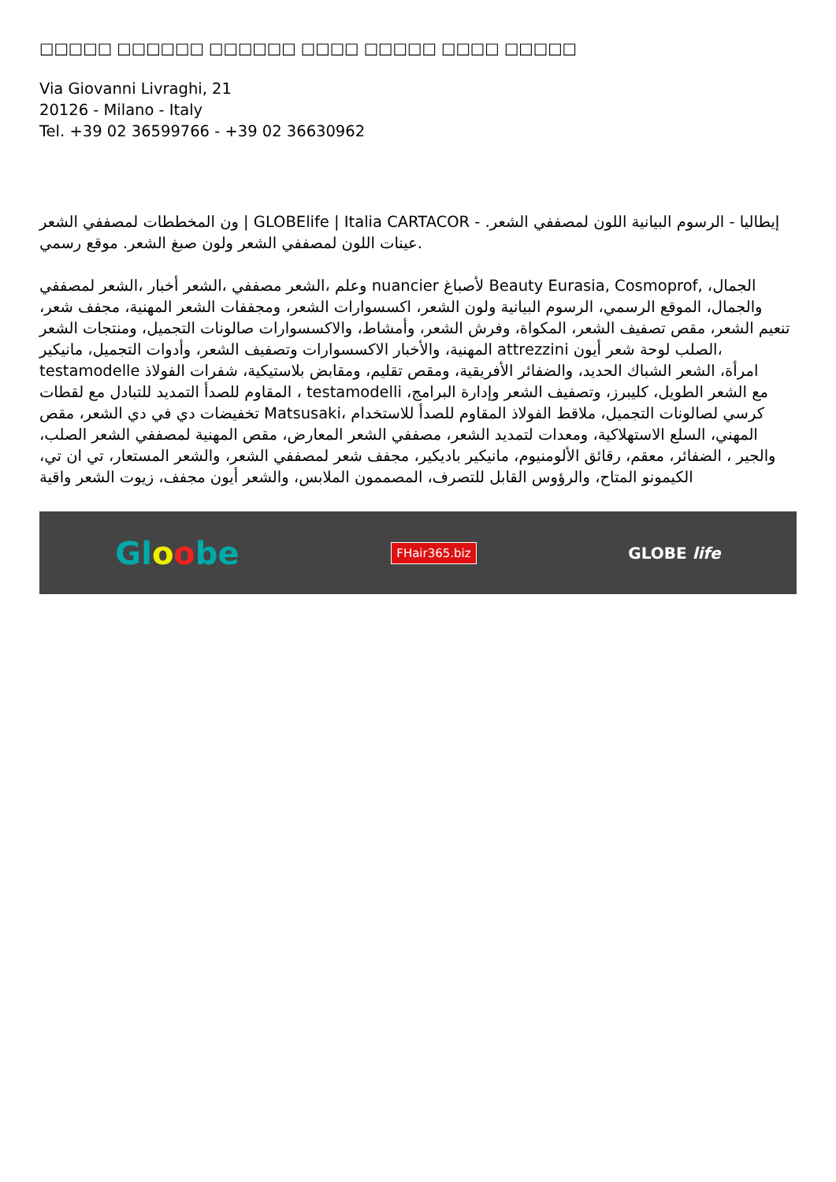□□□□□ □□□□□□ □□□□□□ □□□□ □□□□□ □□□□ □□□□□
Via Giovanni Livraghi, 21
20126 - Milano - Italy
Tel. +39 02 36599766 - +39 02 36630962
ون المخططات لمصففي الشعر | GLOBElife | Italia CARTACOR - إيطاليا - الرسوم البيانية اللون لمصففي الشعر. عينات اللون لمصففي الشعر ولون صبغ الشعر. موقع رسمي.
وعلم ،الشعر مصففي ،الشعر أخبار ،الشعر لمصففي nuancier لأصباغ Beauty Eurasia, Cosmoprof, الجمال، والجمال، الموقع الرسمي، الرسوم البيانية ولون الشعر، اكسسوارات الشعر، ومجففات الشعر المهنية، مجفف شعر، تنعيم الشعر، مقص تصفيف الشعر، المكواة، وفرش الشعر، وأمشاط، والاكسسوارات صالونات التجميل، ومنتجات الشعر المهنية، والأخبار الاكسسوارات وتصفيف الشعر، وأدوات التجميل، مانيكير attrezzini الصلب لوحة شعر أيون، testamodelle امرأة، الشعر الشباك الحديد، والضفائر الأفريقية، ومقص تقليم، ومقابض بلاستيكية، شفرات الفولاذ المقاوم للصدأ التمديد للتبادل مع لقطات ، testamodelli مع الشعر الطويل، كليبرز، وتصفيف الشعر وإدارة البرامج، تخفيضات دي في دي الشعر، مقص Matsusaki، كرسي لصالونات التجميل، ملاقط الفولاذ المقاوم للصدأ للاستخدام المهني، السلع الاستهلاكية، ومعدات لتمديد الشعر، مصففي الشعر المعارض، مقص المهنية لمصففي الشعر الصلب، والجير ، الضفائر، معقم، رقائق الألومنيوم، مانيكير باديكير، مجفف شعر لمصففي الشعر، والشعر المستعار، تي ان تي، الكيمونو المتاح، والرؤوس القابل للتصرف، المصممون الملابس، والشعر أيون مجفف، زيوت الشعر واقية
Gloobe FHair365.biz GLOBE life